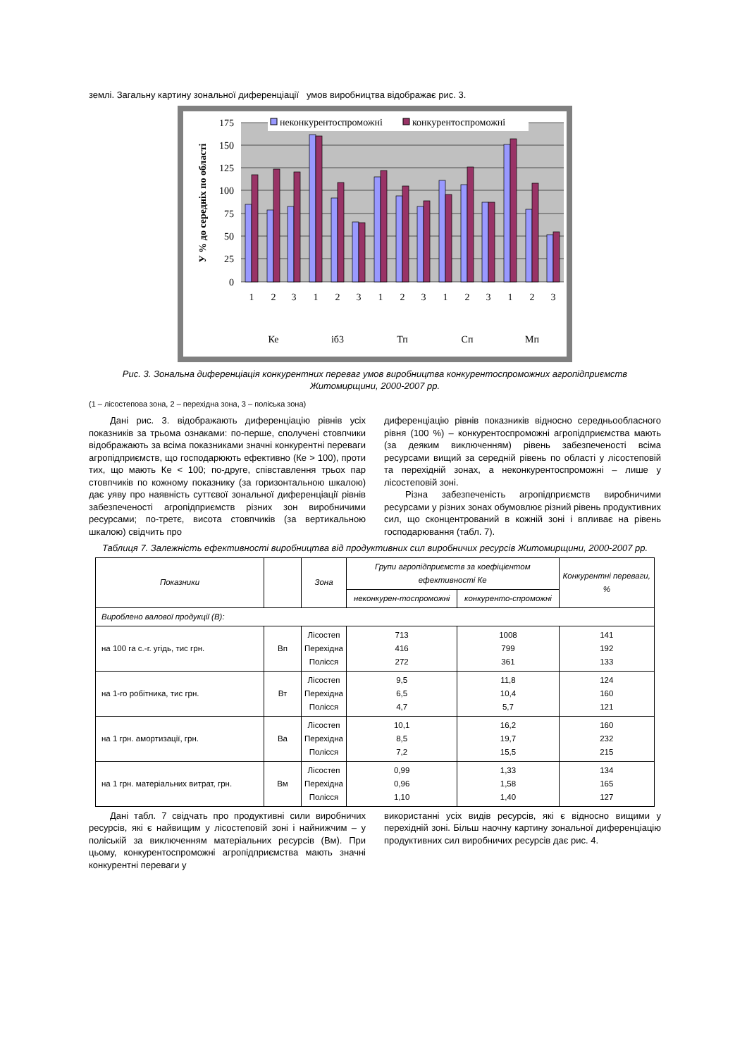землі. Загальну картину зональної диференціації умов виробництва відображає рис. 3.
175
150
125
100
75
50
25
0
У % до середніх по області
неконкурентоспроможні
конкурентоспроможні
1
2
3
1
2
3
1
2
3
1
2
3
1
2
3
Ке
іб3
Тп
Сп
Мп
Рис. 3. Зональна диференціація конкурентних переваг умов виробництва конкурентоспроможних агропідприємств Житомирщини, 2000-2007 рр.
(1 – лісостепова зона, 2 – перехідна зона, 3 – поліська зона)
Дані рис. 3. відображають диференціацію рівнів усіх показників за трьома ознаками: по-перше, сполучені стовпчики відображають за всіма показниками значні конкурентні переваги агропідприємств, що господарюють ефективно (Ке > 100), проти тих, що мають Ке < 100; по-друге, співставлення трьох пар стовпчиків по кожному показнику (за горизонтальною шкалою) дає уяву про наявність суттєвої зональної диференціації рівнів забезпеченості агропідприємств різних зон виробничими ресурсами; по-третє, висота стовпчиків (за вертикальною шкалою) свідчить про
диференціацію рівнів показників відносно середньообласного рівня (100 %) – конкурентоспроможні агропідприємства мають (за деяким виключенням) рівень забезпеченості всіма ресурсами вищий за середній рівень по області у лісостеповій та перехідній зонах, а неконкурентоспроможні – лише у лісостеповій зоні.
Різна забезпеченість агропідприємств виробничими ресурсами у різних зонах обумовлює різний рівень продуктивних сил, що сконцентрований в кожній зоні і впливає на рівень господарювання (табл. 7).
Таблиця 7. Залежність ефективності виробництва від продуктивних сил виробничих ресурсів Житомирщини, 2000-2007 рр.
| Показники | | Зона | Групи агропідприємств за коефіцієнтом ефективності Ке | | Конкурентні переваги, % |
| --- | --- | --- | --- | --- | --- |
| | | | неконкурен-тоспроможні | конкуренто-спроможні | |
| Вироблено валової продукції (В): | | | | | |
| на 100 га с.-г. угідь, тис грн. | Вп | Лісостеп Перехідна Полісся | 713 416 272 | 1008 799 361 | 141 192 133 |
| на 1-го робітника, тис грн. | Вт | Лісостеп Перехідна Полісся | 9,5 6,5 4,7 | 11,8 10,4 5,7 | 124 160 121 |
| на 1 грн. амортизації, грн. | Ва | Лісостеп Перехідна Полісся | 10,1 8,5 7,2 | 16,2 19,7 15,5 | 160 232 215 |
| на 1 грн. матеріальних витрат, грн. | Вм | Лісостеп Перехідна Полісся | 0,99 0,96 1,10 | 1,33 1,58 1,40 | 134 165 127 |
Дані табл. 7 свідчать про продуктивні сили виробничих ресурсів, які є найвищим у лісостеповій зоні і найнижчим – у поліській за виключенням матеріальних ресурсів (Вм). При цьому, конкурентоспроможні агропідприємства мають значні конкурентні переваги у
використанні усіх видів ресурсів, які є відносно вищими у перехідній зоні. Більш наочну картину зональної диференціацію продуктивних сил виробничих ресурсів дає рис. 4.